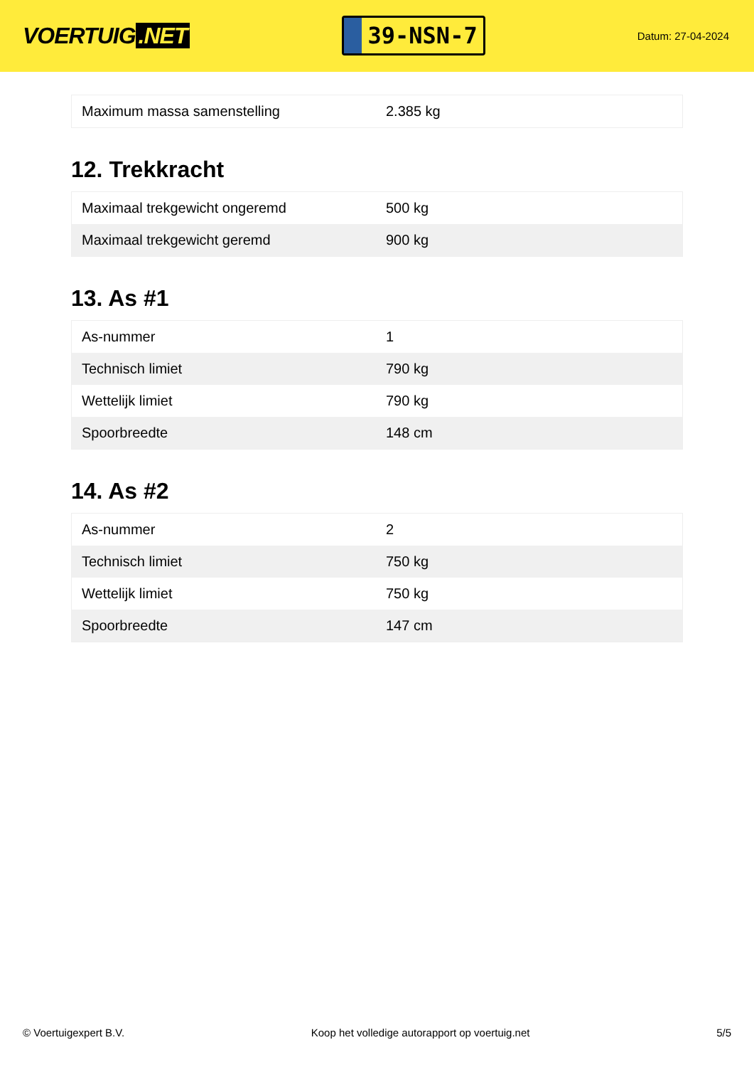VOERTUIG.NET
39-NSN-7
Datum: 27-04-2024
| Maximum massa samenstelling | 2.385 kg |
12. Trekkracht
| Maximaal trekgewicht ongeremd | 500 kg |
| Maximaal trekgewicht geremd | 900 kg |
13. As #1
| As-nummer | 1 |
| Technisch limiet | 790 kg |
| Wettelijk limiet | 790 kg |
| Spoorbreedte | 148 cm |
14. As #2
| As-nummer | 2 |
| Technisch limiet | 750 kg |
| Wettelijk limiet | 750 kg |
| Spoorbreedte | 147 cm |
© Voertuigexpert B.V. Koop het volledige autorapport op voertuig.net 5/5